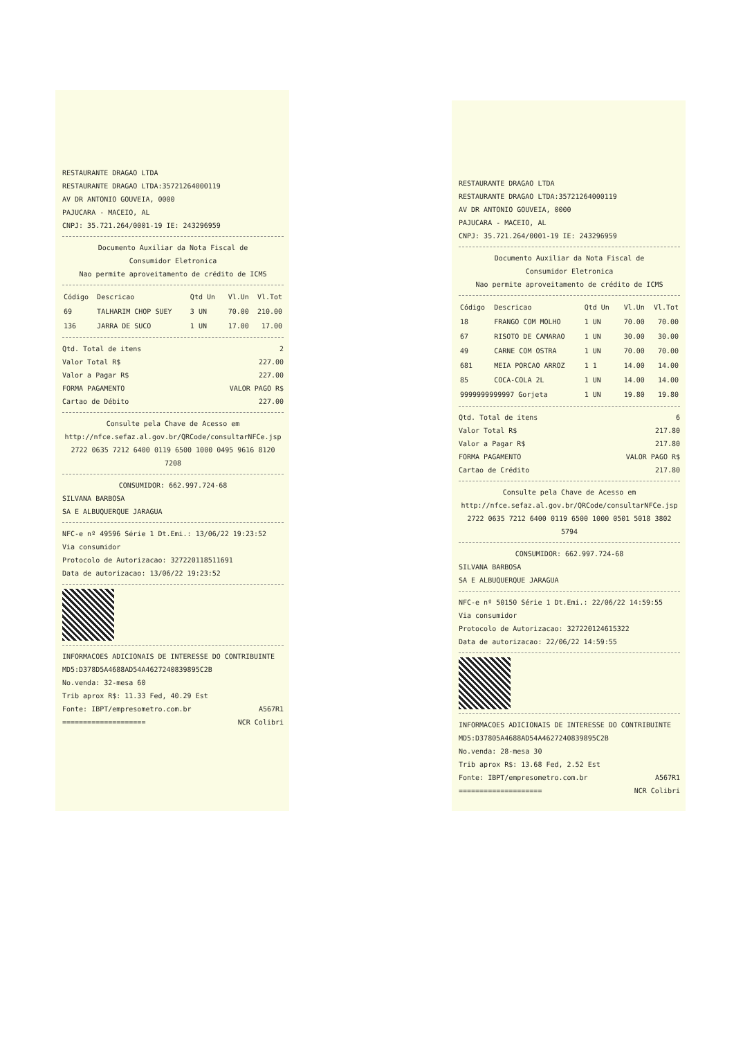RESTAURANTE DRAGAO LTDA
RESTAURANTE DRAGAO LTDA:35721264000119
AV DR ANTONIO GOUVEIA, 0000
PAJUCARA - MACEIO, AL
CNPJ: 35.721.264/0001-19 IE: 243296959
Documento Auxiliar da Nota Fiscal de
Consumidor Eletronica
Nao permite aproveitamento de crédito de ICMS
| Código | Descricao | Qtd Un | Vl.Un | Vl.Tot |
| --- | --- | --- | --- | --- |
| 69 | TALHARIM CHOP SUEY | 3 UN | 70.00 | 210.00 |
| 136 | JARRA DE SUCO | 1 UN | 17.00 | 17.00 |
Qtd. Total de itens 2
Valor Total R$ 227.00
Valor a Pagar R$ 227.00
FORMA PAGAMENTO VALOR PAGO R$
Cartao de Débito 227.00
Consulte pela Chave de Acesso em
http://nfce.sefaz.al.gov.br/QRCode/consultarNFCe.jsp
2722 0635 7212 6400 0119 6500 1000 0495 9616 8120 7208
CONSUMIDOR: 662.997.724-68
SILVANA BARBOSA
SA E ALBUQUERQUE JARAGUA
NFC-e nº 49596 Série 1 Dt.Emi.: 13/06/22 19:23:52
Via consumidor
Protocolo de Autorizacao: 327220118511691
Data de autorizacao: 13/06/22 19:23:52
INFORMACOES ADICIONAIS DE INTERESSE DO CONTRIBUINTE
MD5:D378D5A4688AD54A4627240839895C2B
No.venda: 32-mesa 60
Trib aprox R$: 11.33 Fed, 40.29 Est
Fonte: IBPT/empresometro.com.br A567R1
==================== NCR Colibri
RESTAURANTE DRAGAO LTDA
RESTAURANTE DRAGAO LTDA:35721264000119
AV DR ANTONIO GOUVEIA, 0000
PAJUCARA - MACEIO, AL
CNPJ: 35.721.264/0001-19 IE: 243296959
Documento Auxiliar da Nota Fiscal de
Consumidor Eletronica
Nao permite aproveitamento de crédito de ICMS
| Código | Descricao | Qtd Un | Vl.Un | Vl.Tot |
| --- | --- | --- | --- | --- |
| 18 | FRANGO COM MOLHO | 1 UN | 70.00 | 70.00 |
| 67 | RISOTO DE CAMARAO | 1 UN | 30.00 | 30.00 |
| 49 | CARNE COM OSTRA | 1 UN | 70.00 | 70.00 |
| 681 | MEIA PORCAO ARROZ | 1 1 | 14.00 | 14.00 |
| 85 | COCA-COLA 2L | 1 UN | 14.00 | 14.00 |
| 9999999999997 Gorjeta | | 1 UN | 19.80 | 19.80 |
Qtd. Total de itens 6
Valor Total R$ 217.80
Valor a Pagar R$ 217.80
FORMA PAGAMENTO VALOR PAGO R$
Cartao de Crédito 217.80
Consulte pela Chave de Acesso em
http://nfce.sefaz.al.gov.br/QRCode/consultarNFCe.jsp
2722 0635 7212 6400 0119 6500 1000 0501 5018 3802 5794
CONSUMIDOR: 662.997.724-68
SILVANA BARBOSA
SA E ALBUQUERQUE JARAGUA
NFC-e nº 50150 Série 1 Dt.Emi.: 22/06/22 14:59:55
Via consumidor
Protocolo de Autorizacao: 327220124615322
Data de autorizacao: 22/06/22 14:59:55
INFORMACOES ADICIONAIS DE INTERESSE DO CONTRIBUINTE
MD5:D37805A4688AD54A4627240839895C2B
No.venda: 28-mesa 30
Trib aprox R$: 13.68 Fed, 2.52 Est
Fonte: IBPT/empresometro.com.br A567R1
==================== NCR Colibri